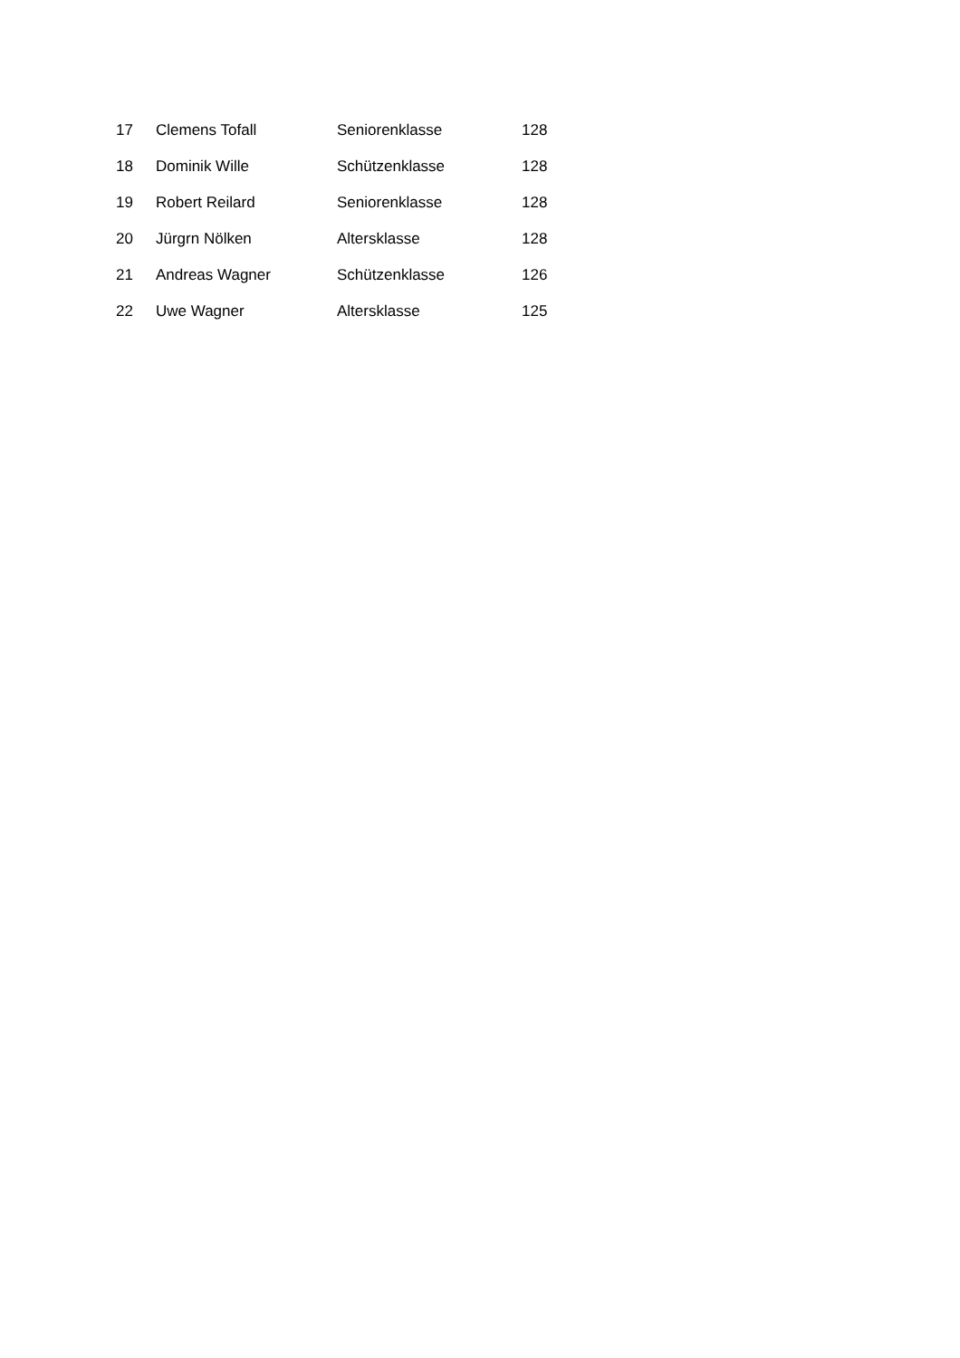| 17 | Clemens Tofall | Seniorenklasse | 128 |
| 18 | Dominik Wille | Schützenklasse | 128 |
| 19 | Robert Reilard | Seniorenklasse | 128 |
| 20 | Jürgrn Nölken | Altersklasse | 128 |
| 21 | Andreas Wagner | Schützenklasse | 126 |
| 22 | Uwe Wagner | Altersklasse | 125 |